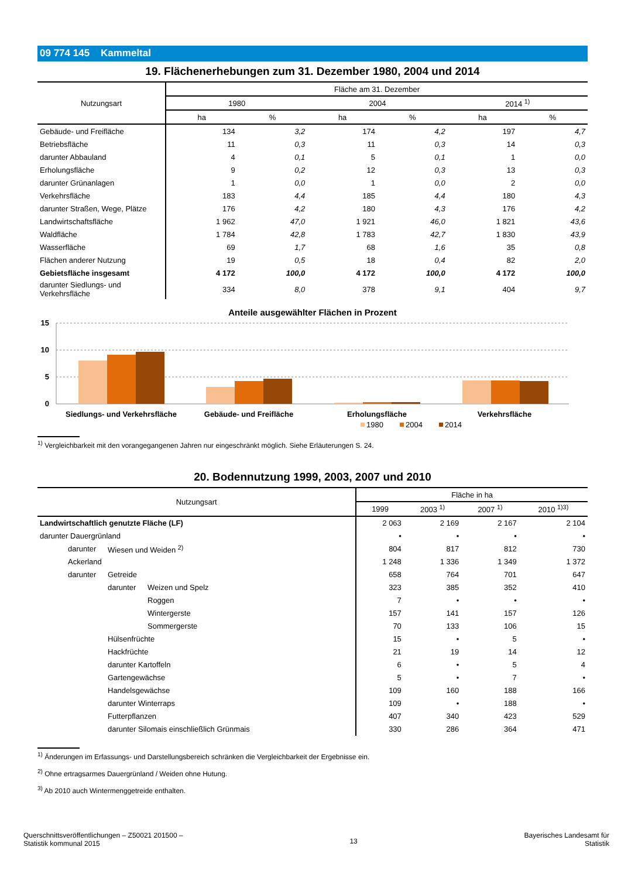09 774 145 Kammeltal
19. Flächenerhebungen zum 31. Dezember 1980, 2004 und 2014
| Nutzungsart | Fläche am 31. Dezember | | | | | |
| --- | --- | --- | --- | --- | --- | --- |
| | 1980 | | 2004 | | 2014 <sup>1)</sup> | |
| | ha | % | ha | % | ha | % |
| Gebäude- und Freifläche | 134 | 3,2 | 174 | 4,2 | 197 | 4,7 |
| Betriebsfläche | 11 | 0,3 | 11 | 0,3 | 14 | 0,3 |
| darunter Abbauland | 4 | 0,1 | 5 | 0,1 | 1 | 0,0 |
| Erholungsfläche | 9 | 0,2 | 12 | 0,3 | 13 | 0,3 |
| darunter Grünanlagen | 1 | 0,0 | 1 | 0,0 | 2 | 0,0 |
| Verkehrsfläche | 183 | 4,4 | 185 | 4,4 | 180 | 4,3 |
| darunter Straßen, Wege, Plätze | 176 | 4,2 | 180 | 4,3 | 176 | 4,2 |
| Landwirtschaftsfläche | 1 962 | 47,0 | 1 921 | 46,0 | 1 821 | 43,6 |
| Waldfläche | 1 784 | 42,8 | 1 783 | 42,7 | 1 830 | 43,9 |
| Wasserfläche | 69 | 1,7 | 68 | 1,6 | 35 | 0,8 |
| Flächen anderer Nutzung | 19 | 0,5 | 18 | 0,4 | 82 | 2,0 |
| Gebietsfläche insgesamt | 4 172 | 100,0 | 4 172 | 100,0 | 4 172 | 100,0 |
| darunter Siedlungs- und Verkehrsfläche | 334 | 8,0 | 378 | 9,1 | 404 | 9,7 |
Anteile ausgewählter Flächen in Prozent
15
10
5
0
Siedlungs- und Verkehrsfläche
Gebäude- und Freifläche
Erholungsfläche
Verkehrsfläche
1980
2004
2014
<sup>1)</sup> Vergleichbarkeit mit den vorangegangenen Jahren nur eingeschränkt möglich. Siehe Erläuterungen S. 24.
20. Bodennutzung 1999, 2003, 2007 und 2010
| Nutzungsart | | | Fläche in ha | | | |
| --- | --- | --- | --- | --- | --- | --- |
| | | | 1999 | 2003 <sup>1)</sup> | 2007 <sup>1)</sup> | 2010 <sup>1)3)</sup> |
| Landwirtschaftlich genutzte Fläche (LF) | | | 2 063 | 2 169 | 2 167 | 2 104 |
| darunter Dauergrünland | | | • | • | • | • |
| darunter | Wiesen und Weiden <sup>2)</sup> | | 804 | 817 | 812 | 730 |
| Ackerland | | | 1 248 | 1 336 | 1 349 | 1 372 |
| darunter | Getreide | | 658 | 764 | 701 | 647 |
| | darunter | Weizen und Spelz | 323 | 385 | 352 | 410 |
| | | Roggen | 7 | • | • | • |
| | | Wintergerste | 157 | 141 | 157 | 126 |
| | | Sommergerste | 70 | 133 | 106 | 15 |
| | Hülsenfrüchte | | 15 | • | 5 | • |
| | Hackfrüchte | | 21 | 19 | 14 | 12 |
| | darunter Kartoffeln | | 6 | • | 5 | 4 |
| | Gartengewächse | | 5 | • | 7 | • |
| | Handelsgewächse | | 109 | 160 | 188 | 166 |
| | darunter Winterraps | | 109 | • | 188 | • |
| | Futterpflanzen | | 407 | 340 | 423 | 529 |
| | darunter Silomais einschließlich Grünmais | | 330 | 286 | 364 | 471 |
<sup>1)</sup> Änderungen im Erfassungs- und Darstellungsbereich schränken die Vergleichbarkeit der Ergebnisse ein.
<sup>2)</sup> Ohne ertragsarmes Dauergrünland / Weiden ohne Hutung.
<sup>3)</sup> Ab 2010 auch Wintermenggetreide enthalten.
Querschnittsveröffentlichungen – Z50021 201500 –
Statistik kommunal 2015
13
Bayerisches Landesamt für
Statistik